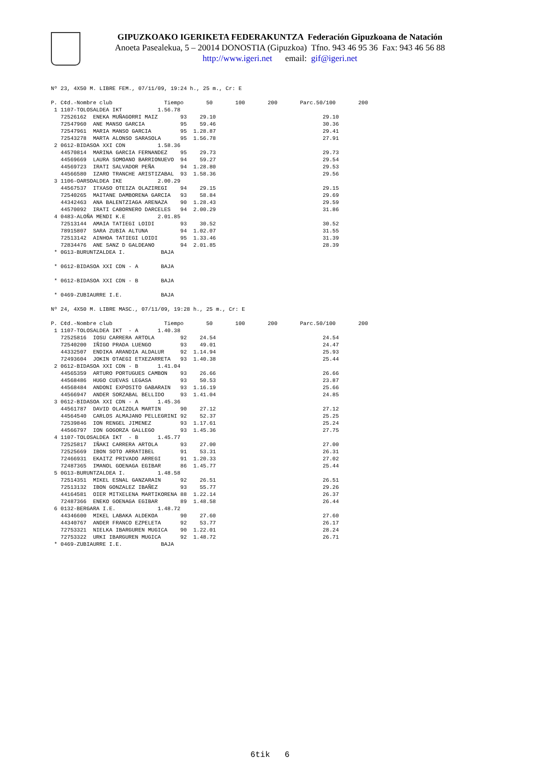GIPUZKOAKO IGERIKETA FEDERAKUNTZA Federación Gipuzkoana de Natación
Anoeta Pasealekua, 5 – 20014 DONOSTIA (Gipuzkoa) Tfno. 943 46 95 36 Fax: 943 46 56 88
http://www.igeri.net email: gif@igeri.net
Nº 23, 4X50 M. LIBRE FEM., 07/11/09, 19:24 h., 25 m., Cr: E

P. C¢d.-Nombre club                Tiempo       50       100       200       Parc.50/100       200
 1 1107-TOLOSALDEA IKT           1.56.78
   72526162  ENEKA MUÑAGORRI MAIZ       93    29.10                                 29.10
   72547960  ANE MANSO GARCIA           95    59.46                                 30.36
   72547961  MARIA MANSO GARCIA         95  1.28.87                                 29.41
   72543278  MARTA ALONSO SARASOLA      95  1.56.78                                 27.91
 2 0612-BIDASOA XXI CDN          1.58.36
   44570814  MARINA GARCIA FERNANDEZ    95    29.73                                 29.73
   44569669  LAURA SOMOANO BARRIONUEVO  94    59.27                                 29.54
   44569723  IRATI SALVADOR PEÑA        94  1.28.80                                 29.53
   44566580  IZARO TRANCHE ARISTIZABAL  93  1.58.36                                 29.56
 3 1106-OARSOALDEA IKE           2.00.29
   44567537  ITXASO OTEIZA OLAZIREGI    94    29.15                                 29.15
   72540265  MAITANE DAMBORENA GARCIA   93    58.84                                 29.69
   44342463  ANA BALENTZIAGA ARENAZA    90  1.28.43                                 29.59
   44570092  IRATI CABORNERO DARCELES   94  2.00.29                                 31.86
 4 0483-ALOÑA MENDI K.E          2.01.85
   72513144  AMAIA TATIEGI LOIDI        93    30.52                                 30.52
   78915807  SARA ZUBIA ALTUNA          94  1.02.07                                 31.55
   72513142  AINHOA TATIEGI LOIDI       95  1.33.46                                 31.39
   72834476  ANE SANZ D GALDEANO        94  2.01.85                                 28.39
 * 0G13-BURUNTZALDEA I.           BAJA

 * 0612-BIDASOA XXI CDN - A       BAJA

 * 0612-BIDASOA XXI CDN - B       BAJA

 * 0469-ZUBIAURRE I.E.            BAJA

Nº 24, 4X50 M. LIBRE MASC., 07/11/09, 19:28 h., 25 m., Cr: E

P. C¢d.-Nombre club                Tiempo       50       100       200       Parc.50/100       200
 1 1107-TOLOSALDEA IKT  - A      1.40.38
   72525816  IOSU CARRERA ARTOLA        92    24.54                                 24.54
   72540200  IÑIGO PRADA LUENGO         93    49.01                                 24.47
   44332507  ENDIKA ARANDIA ALDALUR     92  1.14.94                                 25.93
   72493604  JOKIN OTAEGI ETXEZARRETA   93  1.40.38                                 25.44
 2 0612-BIDASOA XXI CDN - B      1.41.04
   44565359  ARTURO PORTUGUES CAMBON    93    26.66                                 26.66
   44568486  HUGO CUEVAS LEGASA         93    50.53                                 23.87
   44568484  ANDONI EXPOSITO GABARAIN   93  1.16.19                                 25.66
   44566947  ANDER SORZABAL BELLIDO     93  1.41.04                                 24.85
 3 0612-BIDASOA XXI CDN - A      1.45.36
   44561787  DAVID OLAIZOLA MARTIN      90    27.12                                 27.12
   44564540  CARLOS ALMAJANO PELLEGRINI 92    52.37                                 25.25
   72539846  ION RENGEL JIMENEZ         93  1.17.61                                 25.24
   44566797  ION GOGORZA GALLEGO        93  1.45.36                                 27.75
 4 1107-TOLOSALDEA IKT  - B      1.45.77
   72525817  IÑAKI CARRERA ARTOLA       93    27.00                                 27.00
   72525669  IBON SOTO ARRATIBEL        91    53.31                                 26.31
   72466931  EKAITZ PRIVADO ARREGI      91  1.20.33                                 27.02
   72487365  IMANOL GOENAGA EGIBAR      86  1.45.77                                 25.44
 5 0G13-BURUNTZALDEA I.          1.48.58
   72514351  MIKEL ESNAL GANZARAIN      92    26.51                                 26.51
   72513132  IBON GONZALEZ IBAÑEZ       93    55.77                                 29.26
   44164581  OIER MITXELENA MARTIKORENA 88  1.22.14                                 26.37
   72487366  ENEKO GOENAGA EGIBAR       89  1.48.58                                 26.44
 6 0132-BERGARA I.E.             1.48.72
   44346600  MIKEL LABAKA ALDEKOA       90    27.60                                 27.60
   44340767  ANDER FRANCO EZPELETA      92    53.77                                 26.17
   72753321  NIELKA IBARGUREN MUGICA    90  1.22.01                                 28.24
   72753322  URKI IBARGUREN MUGICA      92  1.48.72                                 26.71
 * 0469-ZUBIAURRE I.E.            BAJA
6tik 6